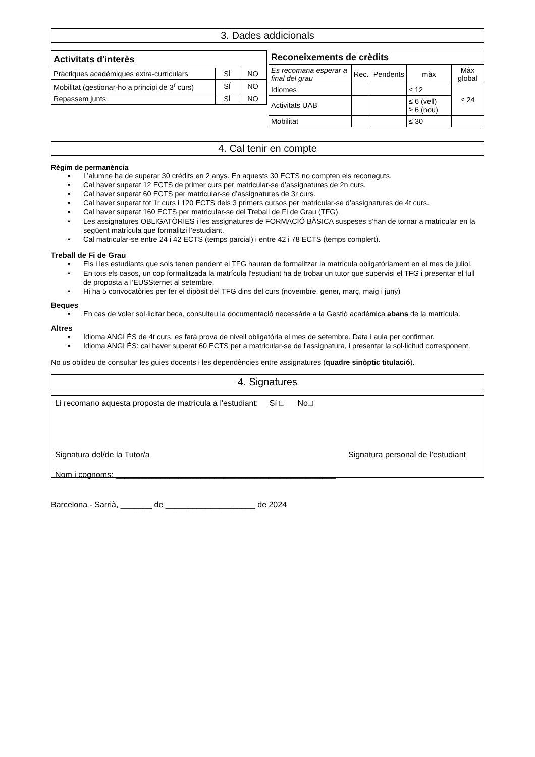3. Dades addicionals
| Activitats d'interès | | |
| --- | --- | --- |
| Pràctiques acadèmiques extra-curriculars | SÍ | NO |
| Mobilitat (gestionar-ho a principi de 3<sup>r</sup> curs) | SÍ | NO |
| Repassem junts | SÍ | NO |
| Reconeixements de crèdits | | | | |
| --- | --- | --- | --- | --- |
| Es recomana esperar a final del grau | Rec. | Pendents | màx | Màx global |
| Idiomes | | | ≤ 12 | ≤ 24 |
| Activitats UAB | | | ≤ 6 (vell) ≥ 6 (nou) | |
| Mobilitat | | | ≤ 30 | |
4. Cal tenir en compte
Règim de permanència
• L’alumne ha de superar 30 crèdits en 2 anys. En aquests 30 ECTS no compten els reconeguts.
• Cal haver superat 12 ECTS de primer curs per matricular-se d’assignatures de 2n curs.
• Cal haver superat 60 ECTS per matricular-se d’assignatures de 3r curs.
• Cal haver superat tot 1r curs i 120 ECTS dels 3 primers cursos per matricular-se d’assignatures de 4t curs.
• Cal haver superat 160 ECTS per matricular-se del Treball de Fi de Grau (TFG).
• Les assignatures OBLIGATÒRIES i les assignatures de FORMACIÓ BÀSICA suspeses s’han de tornar a matricular en la següent matrícula que formalitzi l’estudiant.
• Cal matricular-se entre 24 i 42 ECTS (temps parcial) i entre 42 i 78 ECTS (temps complert).
Treball de Fi de Grau
• Els i les estudiants que sols tenen pendent el TFG hauran de formalitzar la matrícula obligatòriament en el mes de juliol.
• En tots els casos, un cop formalitzada la matrícula l'estudiant ha de trobar un tutor que supervisi el TFG i presentar el full de proposta a l’EUSSternet al setembre.
• Hi ha 5 convocatòries per fer el dipòsit del TFG dins del curs (novembre, gener, març, maig i juny)
Beques
• En cas de voler sol·licitar beca, consulteu la documentació necessària a la Gestió acadèmica abans de la matrícula.
Altres
• Idioma ANGLÈS de 4t curs, es farà prova de nivell obligatòria el mes de setembre. Data i aula per confirmar.
• Idioma ANGLÈS: cal haver superat 60 ECTS per a matricular-se de l'assignatura, i presentar la sol·licitud corresponent.
No us oblideu de consultar les guies docents i les dependències entre assignatures (quadre sinòptic titulació).
4. Signatures
Li recomano aquesta proposta de matrícula a l'estudiant: Sí □ No□
Signatura del/de la Tutor/a Signatura personal de l’estudiant
Nom i cognoms: _________________________________________________
Barcelona - Sarrià, _______ de ____________________ de 2024